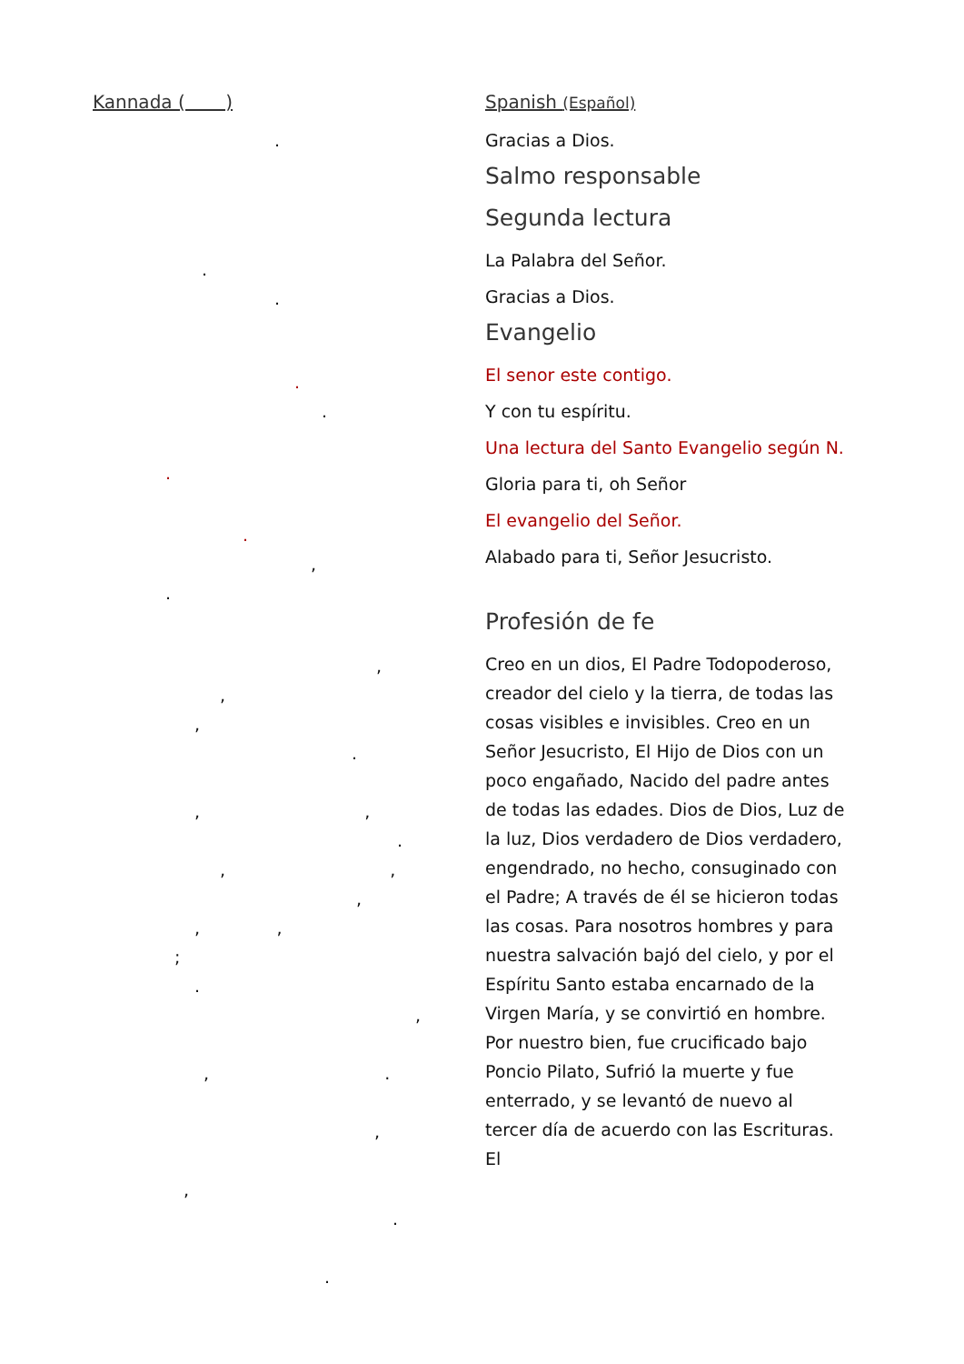Kannada ( )
.
.
.
.
.
.
.
,
.
,
,
,
.
, ,
.
, ,
,
, ,
;
.
,
, .
,
,
.
.
Spanish (Español)
Gracias a Dios.
Salmo responsable
Segunda lectura
La Palabra del Señor.
Gracias a Dios.
Evangelio
El senor este contigo.
Y con tu espíritu.
Una lectura del Santo Evangelio según N.
Gloria para ti, oh Señor
El evangelio del Señor.
Alabado para ti, Señor Jesucristo.
Profesión de fe
Creo en un dios, El Padre Todopoderoso, creador del cielo y la tierra, de todas las cosas visibles e invisibles. Creo en un Señor Jesucristo, El Hijo de Dios con un poco engañado, Nacido del padre antes de todas las edades. Dios de Dios, Luz de la luz, Dios verdadero de Dios verdadero, engendrado, no hecho, consuginado con el Padre; A través de él se hicieron todas las cosas. Para nosotros hombres y para nuestra salvación bajó del cielo, y por el Espíritu Santo estaba encarnado de la Virgen María, y se convirtió en hombre. Por nuestro bien, fue crucificado bajo Poncio Pilato, Sufrió la muerte y fue enterrado, y se levantó de nuevo al tercer día de acuerdo con las Escrituras. El